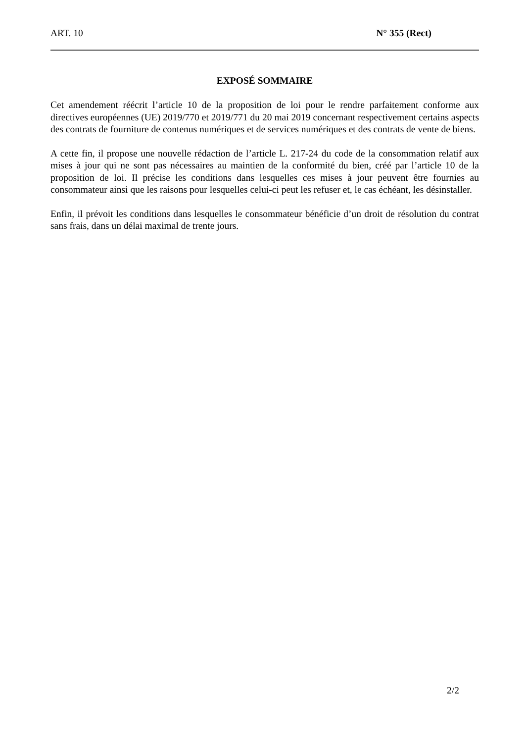ART. 10 N° 355 (Rect)
EXPOSÉ SOMMAIRE
Cet amendement réécrit l’article 10 de la proposition de loi pour le rendre parfaitement conforme aux directives européennes (UE) 2019/770 et 2019/771 du 20 mai 2019 concernant respectivement certains aspects des contrats de fourniture de contenus numériques et de services numériques et des contrats de vente de biens.
A cette fin, il propose une nouvelle rédaction de l’article L. 217-24 du code de la consommation relatif aux mises à jour qui ne sont pas nécessaires au maintien de la conformité du bien, créé par l’article 10 de la proposition de loi. Il précise les conditions dans lesquelles ces mises à jour peuvent être fournies au consommateur ainsi que les raisons pour lesquelles celui-ci peut les refuser et, le cas échéant, les désinstaller.
Enfin, il prévoit les conditions dans lesquelles le consommateur bénéficie d’un droit de résolution du contrat sans frais, dans un délai maximal de trente jours.
2/2